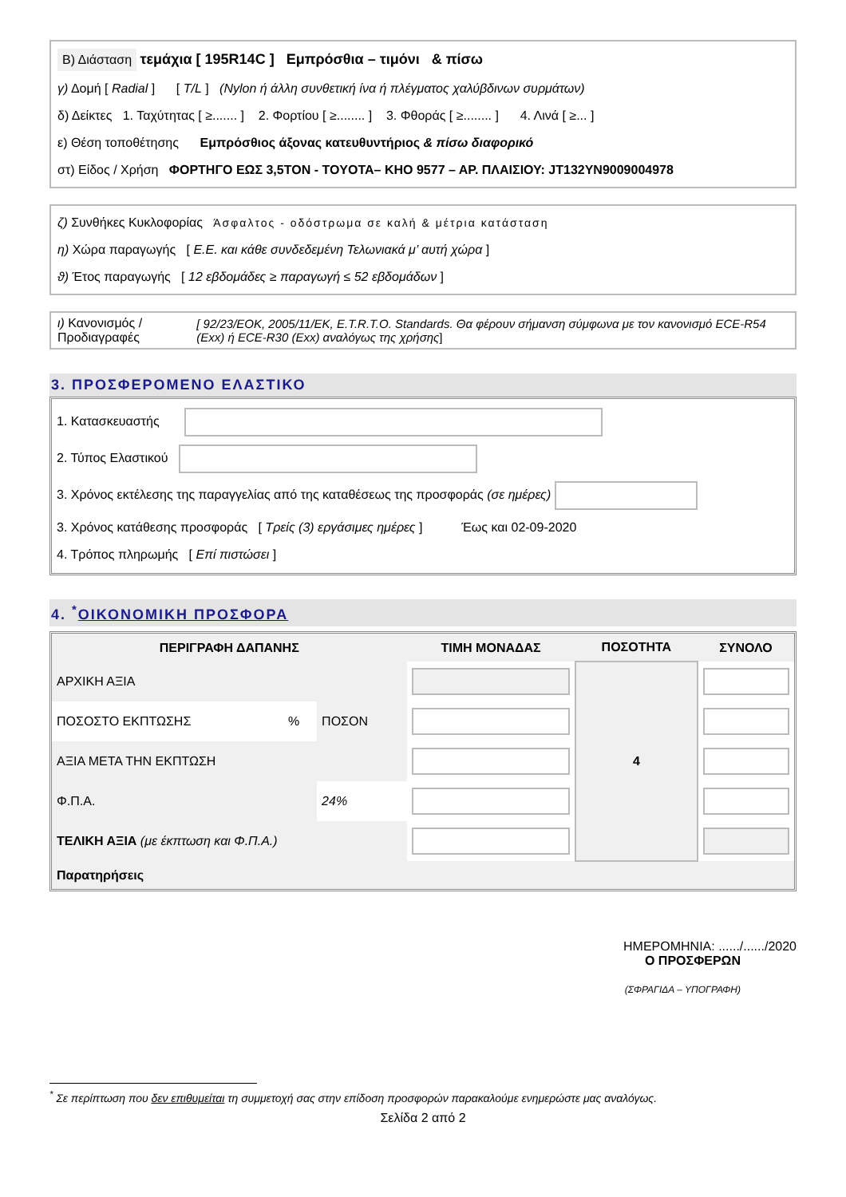Β) Διάσταση τεμάχια [ 195R14C ] Εμπρόσθια – τιμόνι & πίσω
γ) Δομή [ Radial ] [ T/L ] (Nylon ή άλλη συνθετική ίνα ή πλέγματος χαλύβδινων συρμάτων)
δ) Δείκτες 1. Ταχύτητας [ ≥....... ] 2. Φορτίου [ ≥........ ] 3. Φθοράς [ ≥........ ] 4. Λινά [ ≥... ]
ε) Θέση τοποθέτησης Εμπρόσθιος άξονας κατευθυντήριος & πίσω διαφορικό
στ) Είδος / Χρήση ΦΟΡΤΗΓΟ ΕΩΣ 3,5ΤΟΝ - TOYOTA– ΚΗΟ 9577 – ΑΡ. ΠΛΑΙΣΙΟΥ: JT132YN9009004978
ζ) Συνθήκες Κυκλοφορίας Άσφαλτος - οδόστρωμα σε καλή & μέτρια κατάσταση
η) Χώρα παραγωγής [ Ε.Ε. και κάθε συνδεδεμένη Τελωνιακά μ’ αυτή χώρα ]
ϑ) Έτος παραγωγής [ 12 εβδομάδες ≥ παραγωγή ≤ 52 εβδομάδων ]
ι) Κανονισμός / Προδιαγραφές
[ 92/23/ΕΟΚ, 2005/11/ΕΚ, E.T.R.T.O. Standards. Θα φέρουν σήμανση σύμφωνα με τον κανονισμό ECE-R54 (Exx) ή ECE-R30 (Exx) αναλόγως της χρήσης]
3. ΠΡΟΣΦΕΡΟΜΕΝΟ ΕΛΑΣΤΙΚΟ
1. Κατασκευαστής
2. Τύπος Ελαστικού
3. Χρόνος εκτέλεσης της παραγγελίας από της καταθέσεως της προσφοράς (σε ημέρες)
3. Χρόνος κατάθεσης προσφοράς [ Τρείς (3) εργάσιμες ημέρες ] Έως και 02-09-2020
4. Τρόπος πληρωμής [ Επί πιστώσει ]
4. <sup>*</sup>ΟΙΚΟΝΟΜΙΚΗ ΠΡΟΣΦΟΡΑ
| ΠΕΡΙΓΡΑΦΗ ΔΑΠΑΝΗΣ | | | ΤΙΜΗ ΜΟΝΑΔΑΣ | ΠΟΣΟΤΗΤΑ | ΣΥΝΟΛΟ |
| --- | --- | --- | --- | --- | --- |
| ΑΡΧΙΚΗ ΑΞΙΑ | | | | 4 | |
| ΠΟΣΟΣΤΟ ΕΚΠΤΩΣΗΣ | % | ΠΟΣΟΝ | | | |
| ΑΞΙΑ ΜΕΤΑ ΤΗΝ ΕΚΠΤΩΣΗ | | | | | |
| Φ.Π.Α. | | 24% | | | |
| ΤΕΛΙΚΗ ΑΞΙΑ (με έκπτωση και Φ.Π.Α.) | | | | | |
| Παρατηρήσεις | | | | | |
ΗΜΕΡΟΜΗΝΙΑ: ....../....../2020
Ο ΠΡΟΣΦΕΡΩΝ
(ΣΦΡΑΓΙΔΑ – ΥΠΟΓΡΑΦΗ)
<sup>*</sup> Σε περίπτωση που δεν επιθυμείται τη συμμετοχή σας στην επίδοση προσφορών παρακαλούμε ενημερώστε μας αναλόγως.
Σελίδα 2 από 2